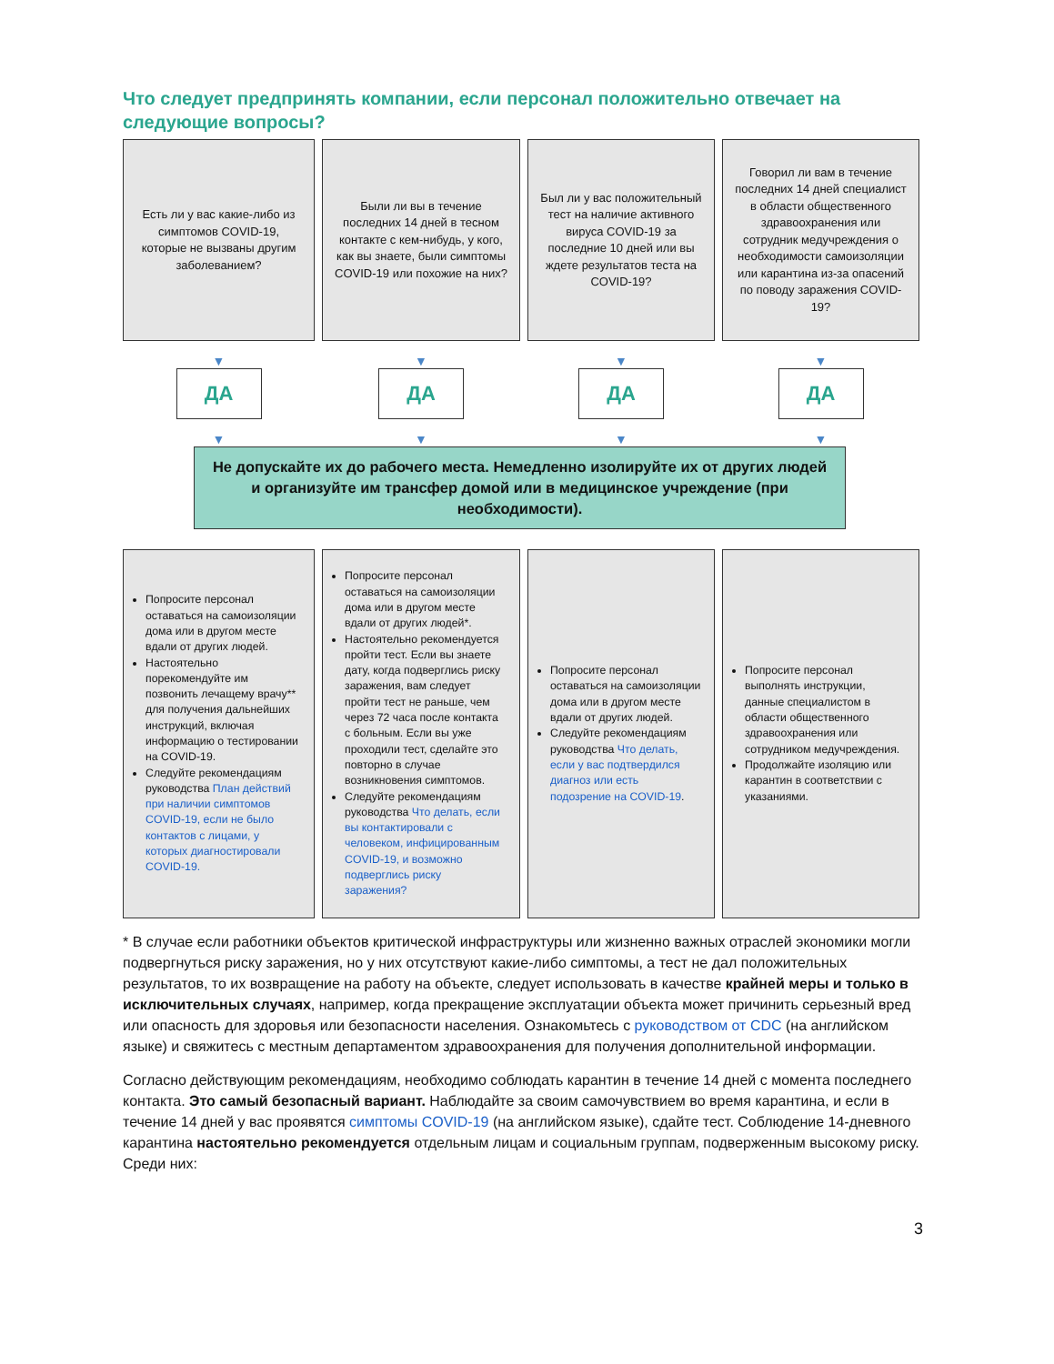Что следует предпринять компании, если персонал положительно отвечает на следующие вопросы?
Есть ли у вас какие-либо из симптомов COVID-19, которые не вызваны другим заболеванием?
Были ли вы в течение последних 14 дней в тесном контакте с кем-нибудь, у кого, как вы знаете, были симптомы COVID-19 или похожие на них?
Был ли у вас положительный тест на наличие активного вируса COVID-19 за последние 10 дней или вы ждете результатов теста на COVID-19?
Говорил ли вам в течение последних 14 дней специалист в области общественного здравоохранения или сотрудник медучреждения о необходимости самоизоляции или карантина из-за опасений по поводу заражения COVID-19?
▼
ДА
▼
▼
ДА
▼
▼
ДА
▼
▼
ДА
▼
Не допускайте их до рабочего места. Немедленно изолируйте их от других людей и организуйте им трансфер домой или в медицинское учреждение (при необходимости).
Попросите персонал оставаться на самоизоляции дома или в другом месте вдали от других людей.
Настоятельно порекомендуйте им позвонить лечащему врачу** для получения дальнейших инструкций, включая информацию о тестировании на COVID-19.
Следуйте рекомендациям руководства План действий при наличии симптомов COVID-19, если не было контактов с лицами, у которых диагностировали COVID-19.
Попросите персонал оставаться на самоизоляции дома или в другом месте вдали от других людей*.
Настоятельно рекомендуется пройти тест. Если вы знаете дату, когда подверглись риску заражения, вам следует пройти тест не раньше, чем через 72 часа после контакта с больным. Если вы уже проходили тест, сделайте это повторно в случае возникновения симптомов.
Следуйте рекомендациям руководства Что делать, если вы контактировали с человеком, инфицированным COVID-19, и возможно подверглись риску заражения?
Попросите персонал оставаться на самоизоляции дома или в другом месте вдали от других людей.
Следуйте рекомендациям руководства Что делать, если у вас подтвердился диагноз или есть подозрение на COVID-19.
Попросите персонал выполнять инструкции, данные специалистом в области общественного здравоохранения или сотрудником медучреждения.
Продолжайте изоляцию или карантин в соответствии с указаниями.
* В случае если работники объектов критической инфраструктуры или жизненно важных отраслей экономики могли подвергнуться риску заражения, но у них отсутствуют какие-либо симптомы, а тест не дал положительных результатов, то их возвращение на работу на объекте, следует использовать в качестве крайней меры и только в исключительных случаях, например, когда прекращение эксплуатации объекта может причинить серьезный вред или опасность для здоровья или безопасности населения. Ознакомьтесь с руководством от CDC (на английском языке) и свяжитесь с местным департаментом здравоохранения для получения дополнительной информации.
Согласно действующим рекомендациям, необходимо соблюдать карантин в течение 14 дней с момента последнего контакта. Это самый безопасный вариант. Наблюдайте за своим самочувствием во время карантина, и если в течение 14 дней у вас проявятся симптомы COVID-19 (на английском языке), сдайте тест. Соблюдение 14-дневного карантина настоятельно рекомендуется отдельным лицам и социальным группам, подверженным высокому риску. Среди них:
3